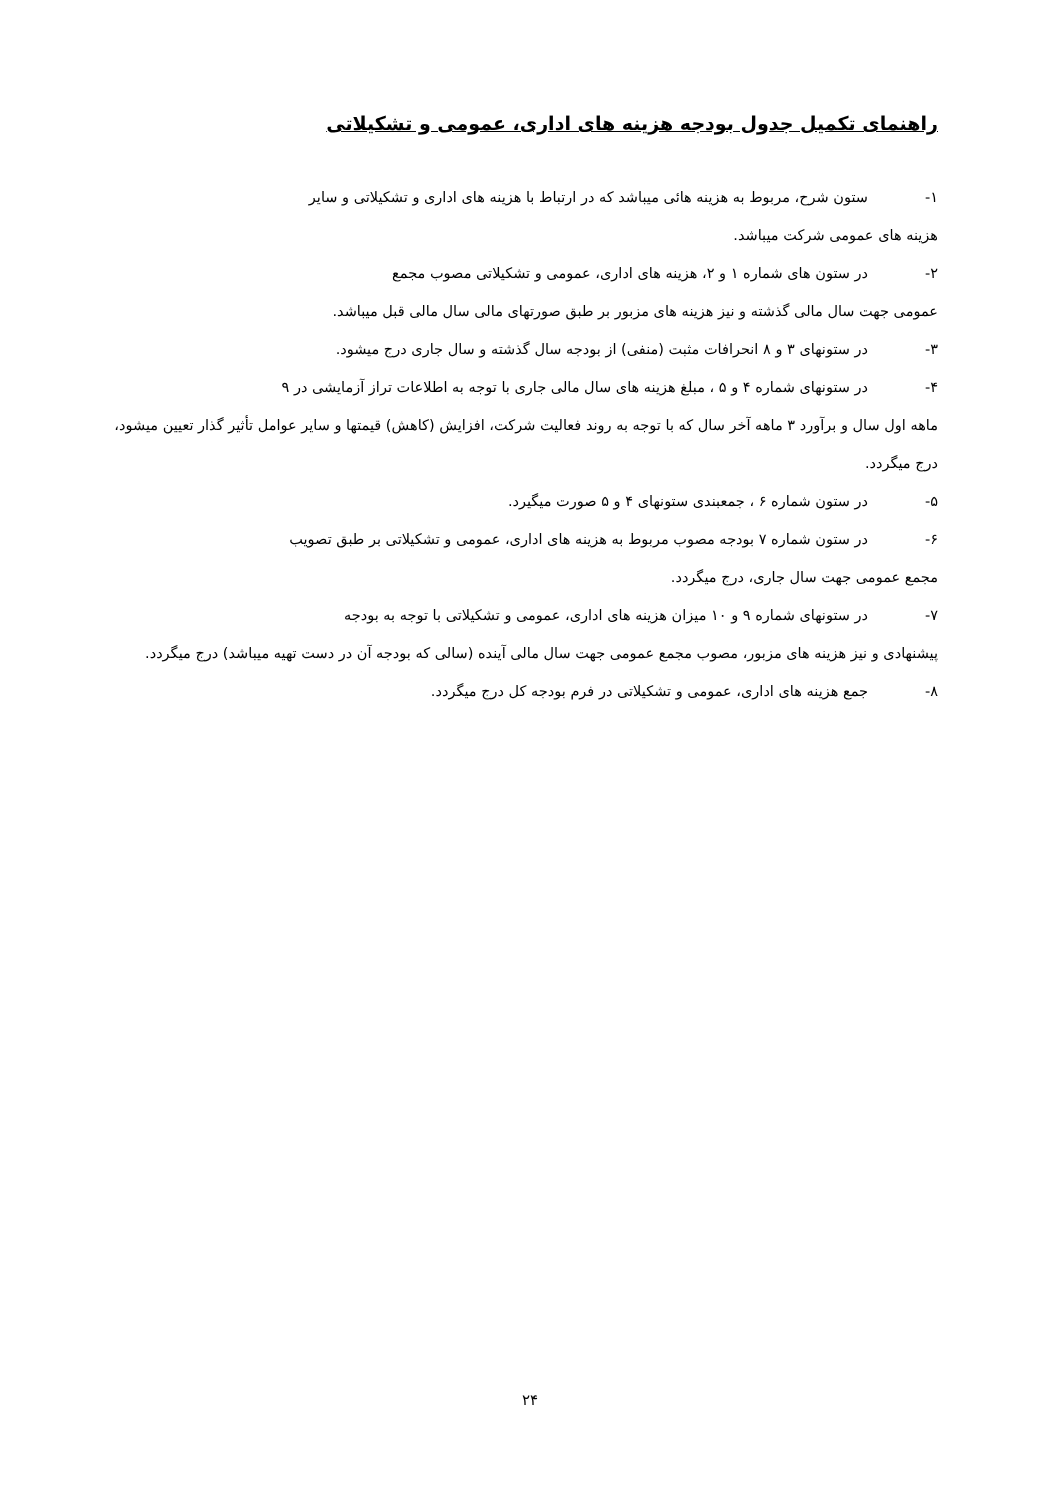راهنمای تکمیل جدول بودجه هزینه های اداری، عمومی و تشکیلاتی
۱- ستون شرح، مربوط به هزینه هائی میباشد که در ارتباط با هزینه های اداری و تشکیلاتی و سایر
هزینه های عمومی شرکت میباشد.
۲- در ستون های شماره ۱ و ۲، هزینه های اداری، عمومی و تشکیلاتی مصوب مجمع
عمومی جهت سال مالی گذشته و نیز هزینه های مزبور بر طبق صورتهای مالی سال مالی قبل میباشد.
۳- در ستونهای ۳ و ۸ انحرافات مثبت (منفی) از بودجه سال گذشته و سال جاری درج میشود.
۴- در ستونهای شماره ۴ و ۵ ، مبلغ هزینه های سال مالی جاری با توجه به اطلاعات تراز آزمایشی در ۹
ماهه اول سال و برآورد ۳ ماهه آخر سال که با توجه به روند فعالیت شرکت، افزایش (کاهش) قیمتها و سایر عوامل تأثیر گذار تعیین میشود، درج میگردد.
۵- در ستون شماره ۶ ، جمعبندی ستونهای ۴ و ۵ صورت میگیرد.
۶- در ستون شماره ۷ بودجه مصوب مربوط به هزینه های اداری، عمومی و تشکیلاتی بر طبق تصویب
مجمع عمومی جهت سال جاری، درج میگردد.
۷- در ستونهای شماره ۹ و ۱۰ میزان هزینه های اداری، عمومی و تشکیلاتی با توجه به بودجه
پیشنهادی و نیز هزینه های مزبور، مصوب مجمع عمومی جهت سال مالی آینده (سالی که بودجه آن در دست تهیه میباشد) درج میگردد.
۸- جمع هزینه های اداری، عمومی و تشکیلاتی در فرم بودجه کل درج میگردد.
۲۴